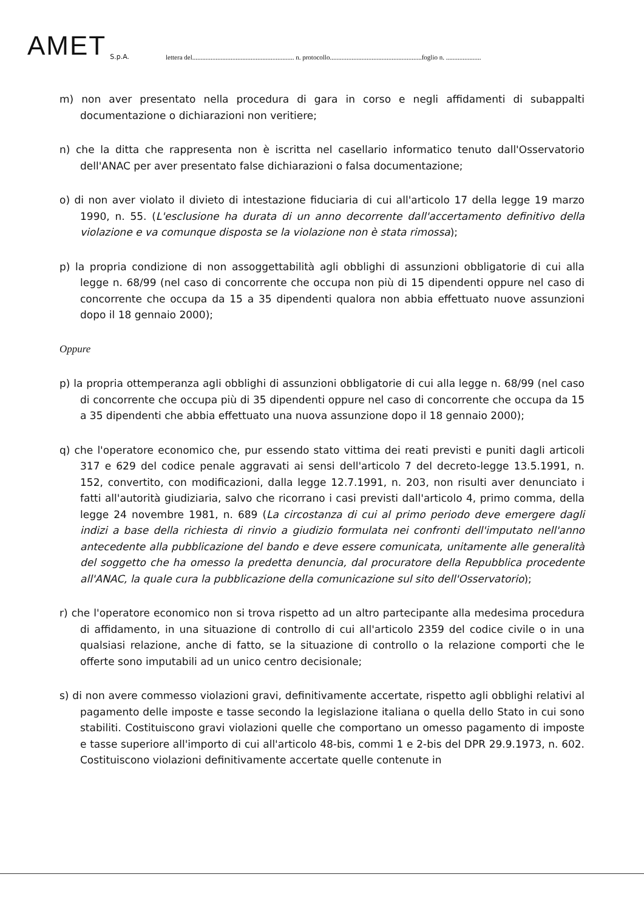AMET S.p.A. lettera del............................................................. n. protocollo.......................................................foglio n. .....................
m) non aver presentato nella procedura di gara in corso e negli affidamenti di subappalti documentazione o dichiarazioni non veritiere;
n) che la ditta che rappresenta non è iscritta nel casellario informatico tenuto dall'Osservatorio dell'ANAC per aver presentato false dichiarazioni o falsa documentazione;
o) di non aver violato il divieto di intestazione fiduciaria di cui all'articolo 17 della legge 19 marzo 1990, n. 55. (L'esclusione ha durata di un anno decorrente dall'accertamento definitivo della violazione e va comunque disposta se la violazione non è stata rimossa);
p) la propria condizione di non assoggettabilità agli obblighi di assunzioni obbligatorie di cui alla legge n. 68/99 (nel caso di concorrente che occupa non più di 15 dipendenti oppure nel caso di concorrente che occupa da 15 a 35 dipendenti qualora non abbia effettuato nuove assunzioni dopo il 18 gennaio 2000);
Oppure
p) la propria ottemperanza agli obblighi di assunzioni obbligatorie di cui alla legge n. 68/99 (nel caso di concorrente che occupa più di 35 dipendenti oppure nel caso di concorrente che occupa da 15 a 35 dipendenti che abbia effettuato una nuova assunzione dopo il 18 gennaio 2000);
q) che l'operatore economico che, pur essendo stato vittima dei reati previsti e puniti dagli articoli 317 e 629 del codice penale aggravati ai sensi dell'articolo 7 del decreto-legge 13.5.1991, n. 152, convertito, con modificazioni, dalla legge 12.7.1991, n. 203, non risulti aver denunciato i fatti all'autorità giudiziaria, salvo che ricorrano i casi previsti dall'articolo 4, primo comma, della legge 24 novembre 1981, n. 689 (La circostanza di cui al primo periodo deve emergere dagli indizi a base della richiesta di rinvio a giudizio formulata nei confronti dell'imputato nell'anno antecedente alla pubblicazione del bando e deve essere comunicata, unitamente alle generalità del soggetto che ha omesso la predetta denuncia, dal procuratore della Repubblica procedente all'ANAC, la quale cura la pubblicazione della comunicazione sul sito dell'Osservatorio);
r) che l'operatore economico non si trova rispetto ad un altro partecipante alla medesima procedura di affidamento, in una situazione di controllo di cui all'articolo 2359 del codice civile o in una qualsiasi relazione, anche di fatto, se la situazione di controllo o la relazione comporti che le offerte sono imputabili ad un unico centro decisionale;
s) di non avere commesso violazioni gravi, definitivamente accertate, rispetto agli obblighi relativi al pagamento delle imposte e tasse secondo la legislazione italiana o quella dello Stato in cui sono stabiliti. Costituiscono gravi violazioni quelle che comportano un omesso pagamento di imposte e tasse superiore all'importo di cui all'articolo 48-bis, commi 1 e 2-bis del DPR 29.9.1973, n. 602. Costituiscono violazioni definitivamente accertate quelle contenute in